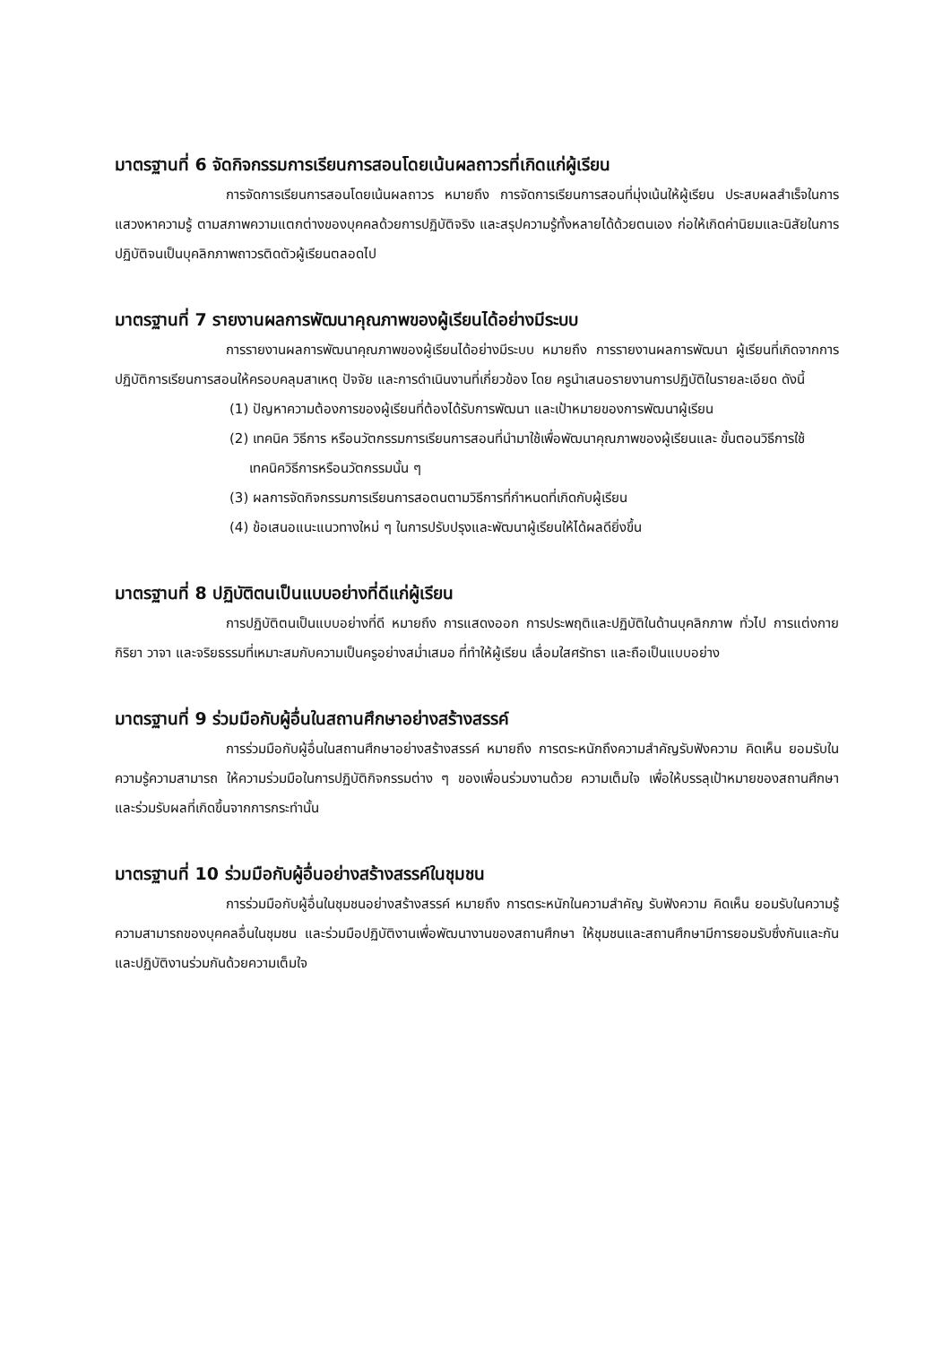มาตรฐานที่ 6 จัดกิจกรรมการเรียนการสอนโดยเน้นผลถาวรที่เกิดแก่ผู้เรียน
การจัดการเรียนการสอนโดยเน้นผลถาวร หมายถึง การจัดการเรียนการสอนที่มุ่งเน้นให้ผู้เรียน ประสบผลสำเร็จในการแสวงหาความรู้ ตามสภาพความแตกต่างของบุคคลด้วยการปฏิบัติจริง และสรุปความรู้ทั้งหลายได้ด้วยตนเอง ก่อให้เกิดค่านิยมและนิสัยในการปฏิบัติจนเป็นบุคลิกภาพถาวรติดตัวผู้เรียนตลอดไป
มาตรฐานที่ 7 รายงานผลการพัฒนาคุณภาพของผู้เรียนได้อย่างมีระบบ
การรายงานผลการพัฒนาคุณภาพของผู้เรียนได้อย่างมีระบบ หมายถึง การรายงานผลการพัฒนา ผู้เรียนที่เกิดจากการปฏิบัติการเรียนการสอนให้ครอบคลุมสาเหตุ ปัจจัย และการดำเนินงานที่เกี่ยวข้อง โดย ครูนำเสนอรายงานการปฏิบัติในรายละเอียด ดังนี้
(1) ปัญหาความต้องการของผู้เรียนที่ต้องได้รับการพัฒนา และเป้าหมายของการพัฒนาผู้เรียน
(2) เทคนิค วิธีการ หรือนวัตกรรมการเรียนการสอนที่นำมาใช้เพื่อพัฒนาคุณภาพของผู้เรียนและ ขั้นตอนวิธีการใช้เทคนิควิธีการหรือนวัตกรรมนั้น ๆ
(3) ผลการจัดกิจกรรมการเรียนการสอตนตามวิธีการที่กำหนดที่เกิดกับผู้เรียน
(4) ข้อเสนอแนะแนวทางใหม่ ๆ ในการปรับปรุงและพัฒนาผู้เรียนให้ได้ผลดียิ่งขึ้น
มาตรฐานที่ 8 ปฏิบัติตนเป็นแบบอย่างที่ดีแก่ผู้เรียน
การปฏิบัติตนเป็นแบบอย่างที่ดี หมายถึง การแสดงออก การประพฤติและปฏิบัติในด้านบุคลิกภาพ ทั่วไป การแต่งกาย กิริยา วาจา และจริยธรรมที่เหมาะสมกับความเป็นครูอย่างสม่ำเสมอ ที่ทำให้ผู้เรียน เลื่อมใสศรัทธา และถือเป็นแบบอย่าง
มาตรฐานที่ 9 ร่วมมือกับผู้อื่นในสถานศึกษาอย่างสร้างสรรค์
การร่วมมือกับผู้อื่นในสถานศึกษาอย่างสร้างสรรค์ หมายถึง การตระหนักถึงความสำคัญรับฟังความ คิดเห็น ยอมรับในความรู้ความสามารถ ให้ความร่วมมือในการปฏิบัติกิจกรรมต่าง ๆ ของเพื่อนร่วมงานด้วย ความเต็มใจ เพื่อให้บรรลุเป้าหมายของสถานศึกษา และร่วมรับผลที่เกิดขึ้นจากการกระทำนั้น
มาตรฐานที่ 10 ร่วมมือกับผู้อื่นอย่างสร้างสรรค์ในชุมชน
การร่วมมือกับผู้อื่นในชุมชนอย่างสร้างสรรค์ หมายถึง การตระหนักในความสำคัญ รับฟังความ คิดเห็น ยอมรับในความรู้ความสามารถของบุคคลอื่นในชุมชน และร่วมมือปฏิบัติงานเพื่อพัฒนางานของสถานศึกษา ให้ชุมชนและสถานศึกษามีการยอมรับซึ่งกันและกัน และปฏิบัติงานร่วมกันด้วยความเต็มใจ